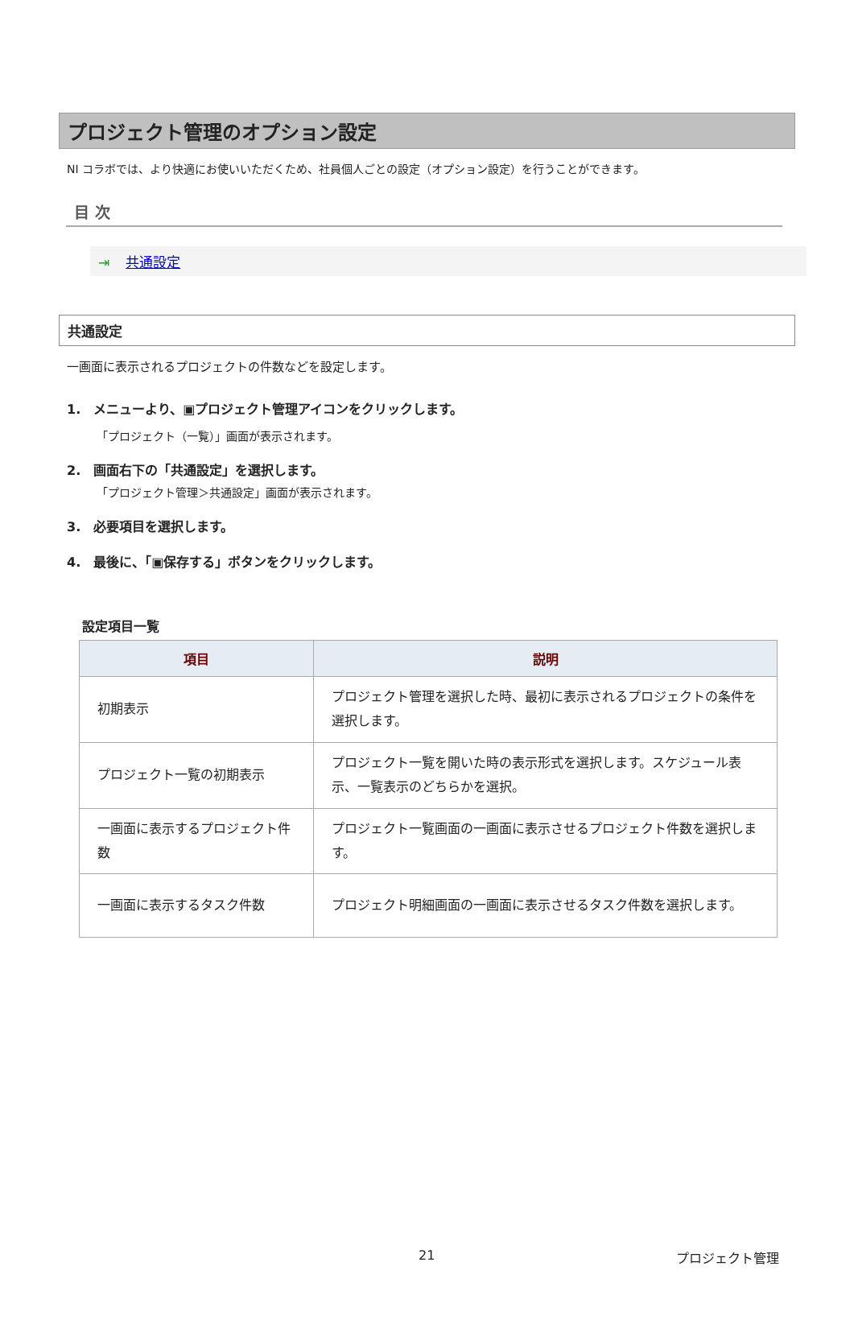プロジェクト管理のオプション設定
NI コラボでは、より快適にお使いいただくため、社員個人ごとの設定（オプション設定）を行うことができます。
目 次
⇥ 共通設定
共通設定
一画面に表示されるプロジェクトの件数などを設定します。
1.　メニューより、▣プロジェクト管理アイコンをクリックします。
「プロジェクト（一覧）」画面が表示されます。
2.　画面右下の「共通設定」を選択します。
「プロジェクト管理＞共通設定」画面が表示されます。
3.　必要項目を選択します。
4.　最後に、「▣保存する」ボタンをクリックします。
設定項目一覧
| 項目 | 説明 |
| --- | --- |
| 初期表示 | プロジェクト管理を選択した時、最初に表示されるプロジェクトの条件を選択します。 |
| プロジェクト一覧の初期表示 | プロジェクト一覧を開いた時の表示形式を選択します。スケジュール表示、一覧表示のどちらかを選択。 |
| 一画面に表示するプロジェクト件数 | プロジェクト一覧画面の一画面に表示させるプロジェクト件数を選択します。 |
| 一画面に表示するタスク件数 | プロジェクト明細画面の一画面に表示させるタスク件数を選択します。 |
21 プロジェクト管理